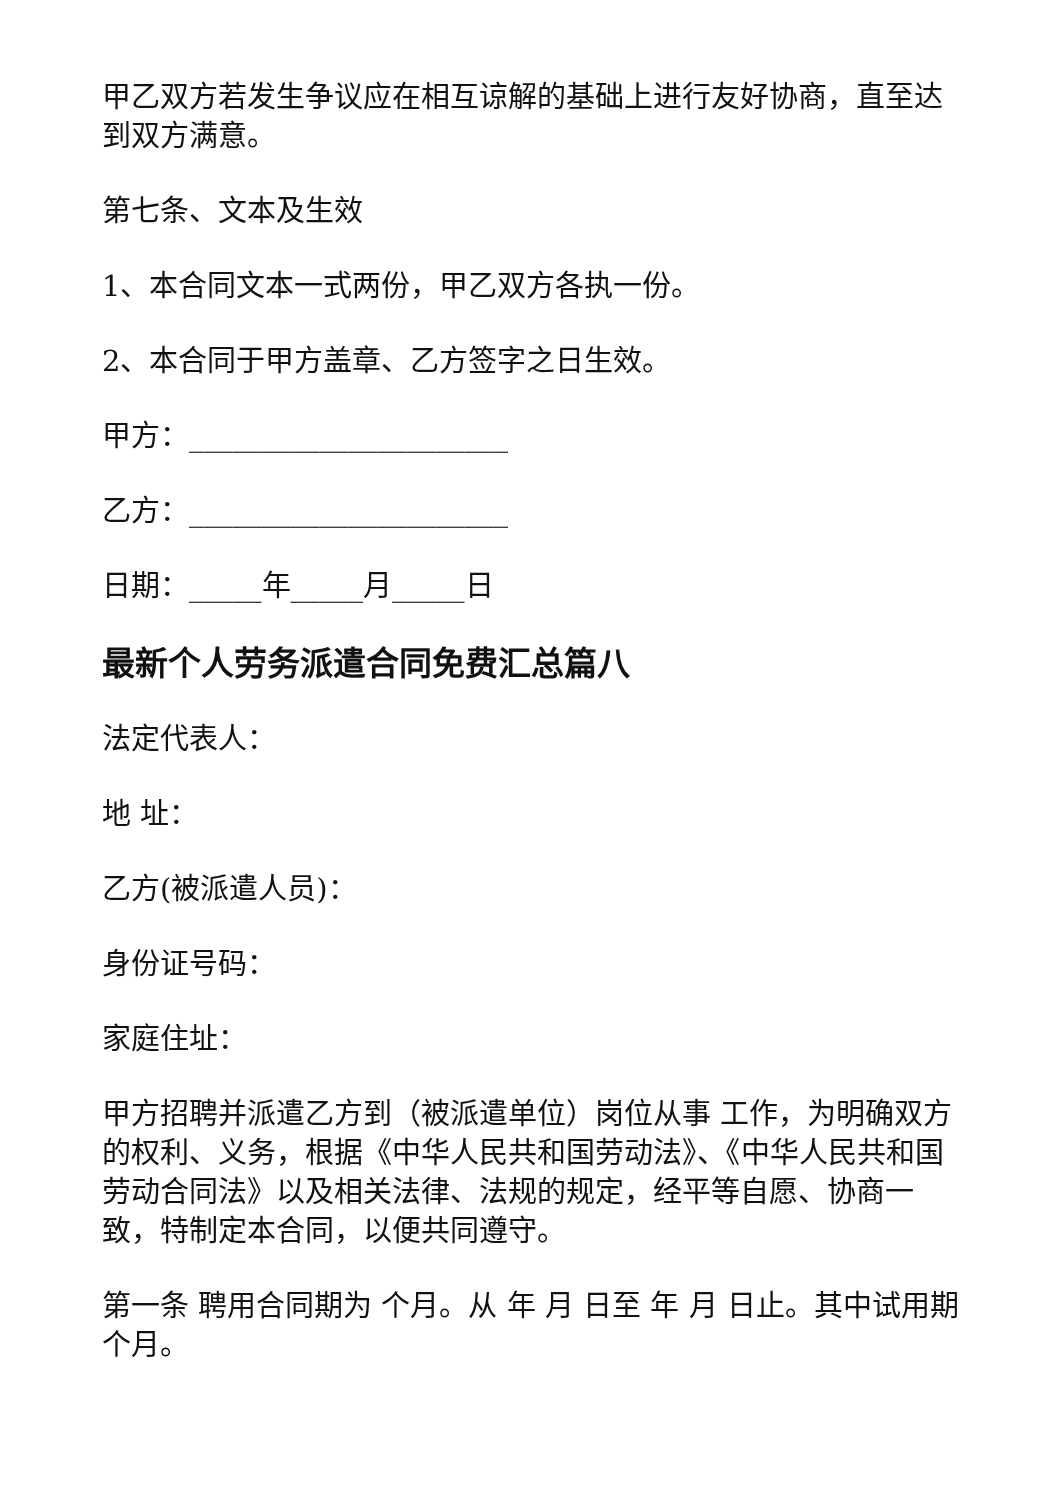甲乙双方若发生争议应在相互谅解的基础上进行友好协商，直至达到双方满意。
第七条、文本及生效
1、本合同文本一式两份，甲乙双方各执一份。
2、本合同于甲方盖章、乙方签字之日生效。
甲方：______________________
乙方：______________________
日期：_____年_____月_____日
最新个人劳务派遣合同免费汇总篇八
法定代表人：
地 址：
乙方(被派遣人员)：
身份证号码：
家庭住址：
甲方招聘并派遣乙方到（被派遣单位）岗位从事 工作，为明确双方的权利、义务，根据《中华人民共和国劳动法》、《中华人民共和国劳动合同法》以及相关法律、法规的规定，经平等自愿、协商一致，特制定本合同，以便共同遵守。
第一条 聘用合同期为 个月。从 年 月 日至 年 月 日止。其中试用期 个月。